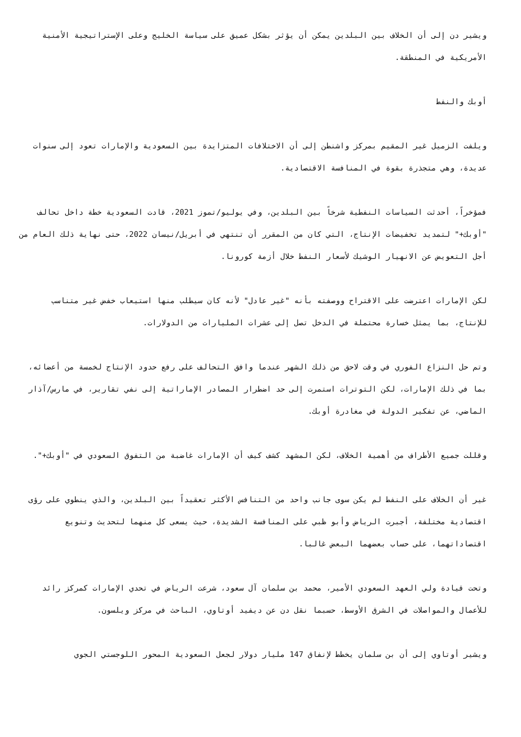ويشير دن إلى أن الخلاف بين البلدين يمكن أن يؤثر بشكل عميق على سياسة الخليج وعلى الإستراتيجية الأمنية الأمريكية في المنطقة.
أوبك والنفط
ويلفت الزميل غير المقيم بمركز واشنطن إلى أن الاختلافات المتزايدة بين السعودية والإمارات تعود إلى سنوات عديدة، وهي متجذرة بقوة في المنافسة الاقتصادية.
فمؤخراً، أحدثت السياسات النفطية شرخاً بين البلدين، وفي يوليو/تموز 2021، قادت السعودية خطة داخل تحالف "أوبك+" لتمديد تخفيضات الإنتاج، التي كان من المقرر أن تنتهي في أبريل/نيسان 2022، حتى نهاية ذلك العام من أجل التعويض عن الانهيار الوشيك لأسعار النفط خلال أزمة كورونا.
لكن الإمارات اعترضت على الاقتراح ووصفته بأنه "غير عادل" لأنه كان سيطلب منها استيعاب خفض غير متناسب للإنتاج، بما يمثل خسارة محتملة في الدخل تصل إلى عشرات المليارات من الدولارات.
وتم حل النزاع الفوري في وقت لاحق من ذلك الشهر عندما وافق التحالف على رفع حدود الإنتاج لخمسة من أعضائه، بما في ذلك الإمارات، لكن التوترات استمرت إلى حد اضطرار المصادر الإماراتية إلى نفي تقارير، في مارس/آذار الماضي، عن تفكير الدولة في مغادرة أوبك.
وقللت جميع الأطراف من أهمية الخلاف، لكن المشهد كشف كيف أن الإمارات غاضبة من التفوق السعودي في "أوبك+".
غير أن الخلاف على النفط لم يكن سوى جانب واحد من التنافس الأكثر تعقيداً بين البلدين، والذي ينطوي على رؤى اقتصادية مختلفة، أجبرت الرياض وأبو ظبي على المنافسة الشديدة، حيث يسعى كل منهما لتحديث وتنويع اقتصاداتهما، على حساب بعضهما البعض غالبا.
وتحت قيادة ولي العهد السعودي الأمير، محمد بن سلمان آل سعود، شرعت الرياض في تحدي الإمارات كمركز رائد للأعمال والمواصلات في الشرق الأوسط، حسبما نقل دن عن ديفيد أوتاوي، الباحث في مركز ويلسون.
ويشير أوتاوي إلى أن بن سلمان يخطط لإنفاق 147 مليار دولار لجعل السعودية المحور اللوجستي الجوي